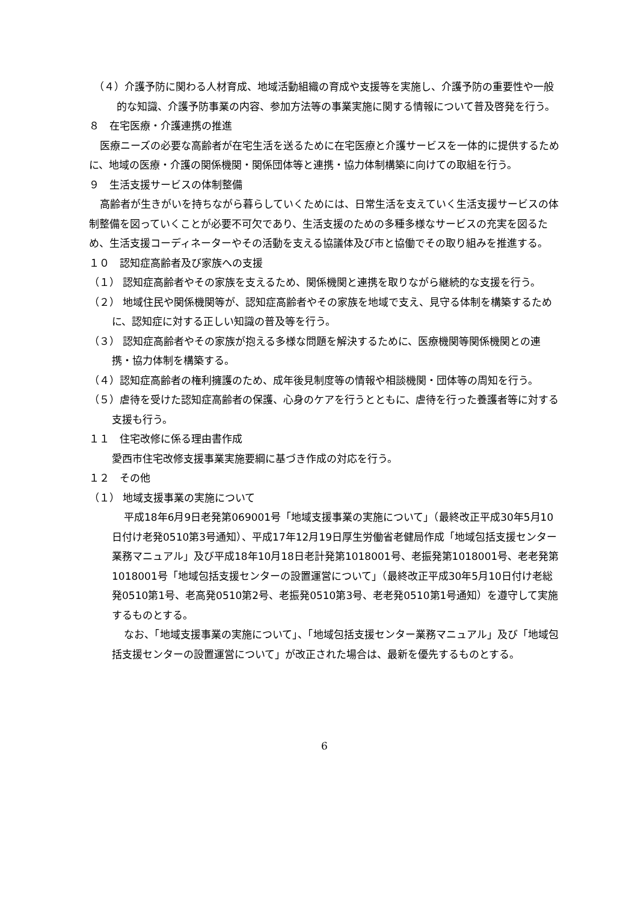（４）介護予防に関わる人材育成、地域活動組織の育成や支援等を実施し、介護予防の重要性や一般的な知識、介護予防事業の内容、参加方法等の事業実施に関する情報について普及啓発を行う。
８　在宅医療・介護連携の推進
医療ニーズの必要な高齢者が在宅生活を送るために在宅医療と介護サービスを一体的に提供するために、地域の医療・介護の関係機関・関係団体等と連携・協力体制構築に向けての取組を行う。
９　生活支援サービスの体制整備
高齢者が生きがいを持ちながら暮らしていくためには、日常生活を支えていく生活支援サービスの体制整備を図っていくことが必要不可欠であり、生活支援のための多種多様なサービスの充実を図るため、生活支援コーディネーターやその活動を支える協議体及び市と協働でその取り組みを推進する。
１０　認知症高齢者及び家族への支援
（１） 認知症高齢者やその家族を支えるため、関係機関と連携を取りながら継続的な支援を行う。
（２） 地域住民や関係機関等が、認知症高齢者やその家族を地域で支え、見守る体制を構築するために、認知症に対する正しい知識の普及等を行う。
（３） 認知症高齢者やその家族が抱える多様な問題を解決するために、医療機関等関係機関との連携・協力体制を構築する。
（４）認知症高齢者の権利擁護のため、成年後見制度等の情報や相談機関・団体等の周知を行う。
（５）虐待を受けた認知症高齢者の保護、心身のケアを行うとともに、虐待を行った養護者等に対する支援も行う。
１１　住宅改修に係る理由書作成
愛西市住宅改修支援事業実施要綱に基づき作成の対応を行う。
１２　その他
（１） 地域支援事業の実施について
平成18年6月9日老発第069001号「地域支援事業の実施について」（最終改正平成30年5月10日付け老発0510第3号通知）、平成17年12月19日厚生労働省老健局作成「地域包括支援センター業務マニュアル」及び平成18年10月18日老計発第1018001号、老振発第1018001号、老老発第1018001号「地域包括支援センターの設置運営について」（最終改正平成30年5月10日付け老総発0510第1号、老高発0510第2号、老振発0510第3号、老老発0510第1号通知）を遵守して実施するものとする。
なお、「地域支援事業の実施について」、「地域包括支援センター業務マニュアル」及び「地域包括支援センターの設置運営について」が改正された場合は、最新を優先するものとする。
6